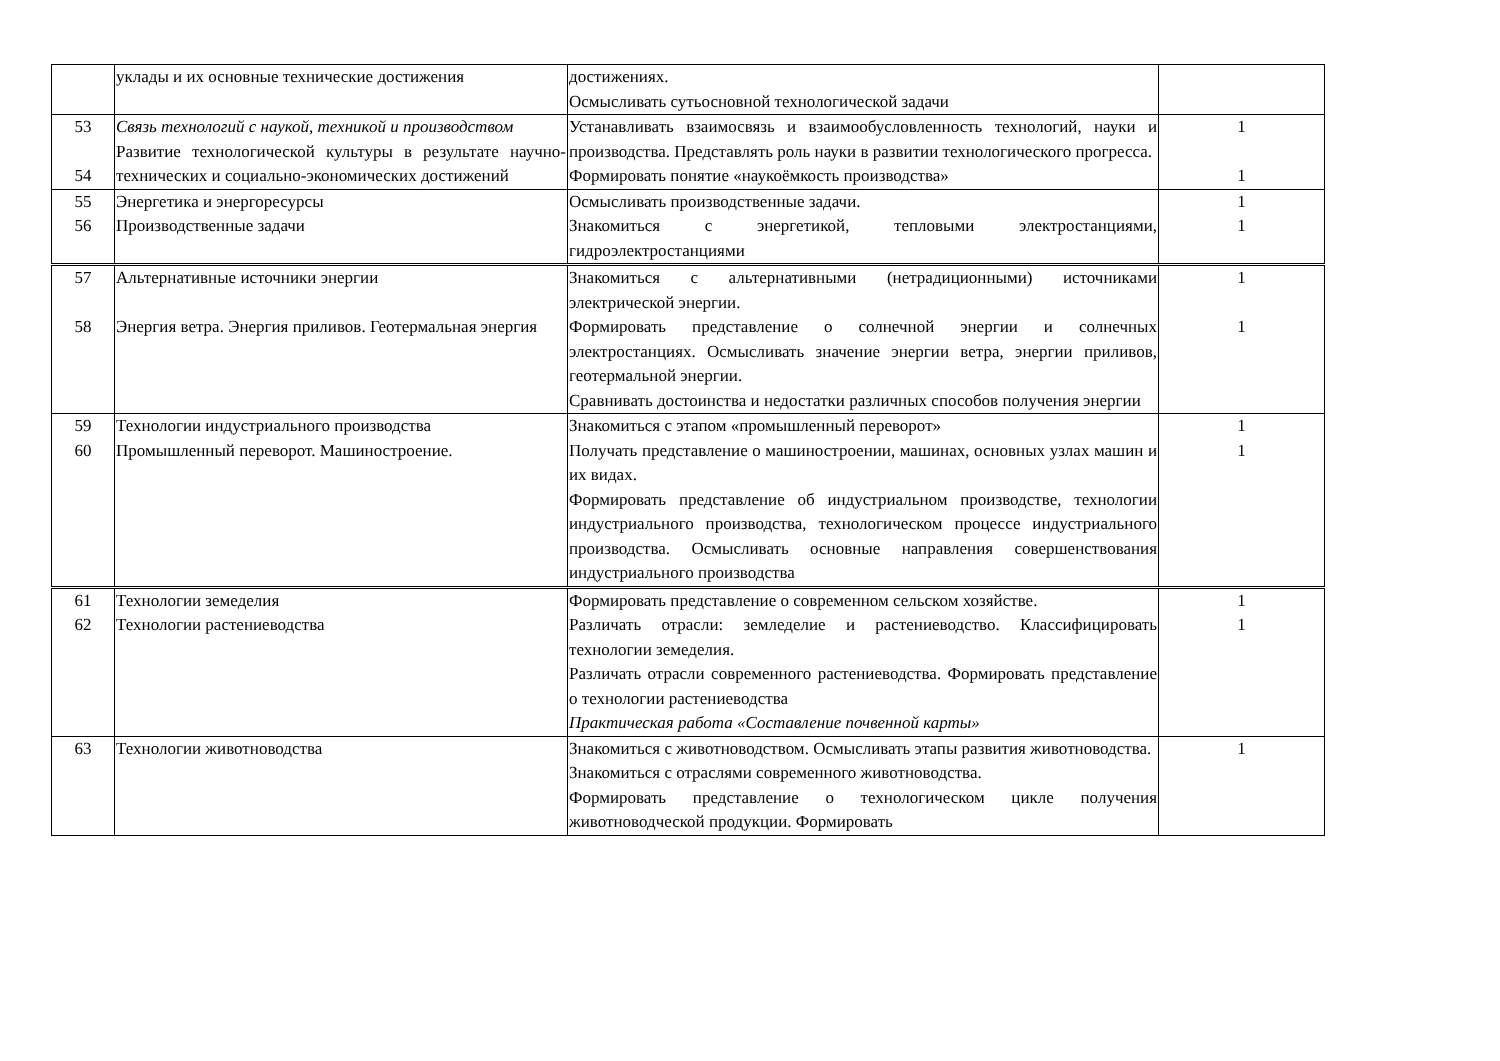| | уклады и их основные технические достижения | достижениях. Осмысливать сутьосновной технологической задачи | |
| 53 54 | Связь технологий с наукой, техникой и производством Развитие технологической культуры в результате научно-технических и социально-экономических достижений | Устанавливать взаимосвязь и взаимообусловленность технологий, науки и производства. Представлять роль науки в развитии технологического прогресса. Формировать понятие «наукоёмкость производства» | 1 1 |
| 55 56 | Энергетика и энергоресурсы Производственные задачи | Осмысливать производственные задачи. Знакомиться с энергетикой, тепловыми электростанциями, гидроэлектростанциями | 1 1 |
| 57 58 | Альтернативные источники энергии Энергия ветра. Энергия приливов. Геотермальная энергия | Знакомиться с альтернативными (нетрадиционными) источниками электрической энергии. Формировать представление о солнечной энергии и солнечных электростанциях. Осмысливать значение энергии ветра, энергии приливов, геотермальной энергии. Сравнивать достоинства и недостатки различных способов получения энергии | 1 1 |
| 59 60 | Технологии индустриального производства Промышленный переворот. Машиностроение. | Знакомиться с этапом «промышленный переворот» Получать представление о машиностроении, машинах, основных узлах машин и их видах. Формировать представление об индустриальном производстве, технологии индустриального производства, технологическом процессе индустриального производства. Осмысливать основные направления совершенствования индустриального производства | 1 1 |
| 61 62 | Технологии земеделия Технологии растениеводства | Формировать представление о современном сельском хозяйстве. Различать отрасли: земледелие и растениеводство. Классифицировать технологии земеделия. Различать отрасли современного растениеводства. Формировать представление о технологии растениеводства Практическая работа «Составление почвенной карты» | 1 1 |
| 63 | Технологии животноводства | Знакомиться с животноводством. Осмысливать этапы развития животноводства. Знакомиться с отраслями современного животноводства. Формировать представление о технологическом цикле получения животноводческой продукции. Формировать | 1 |